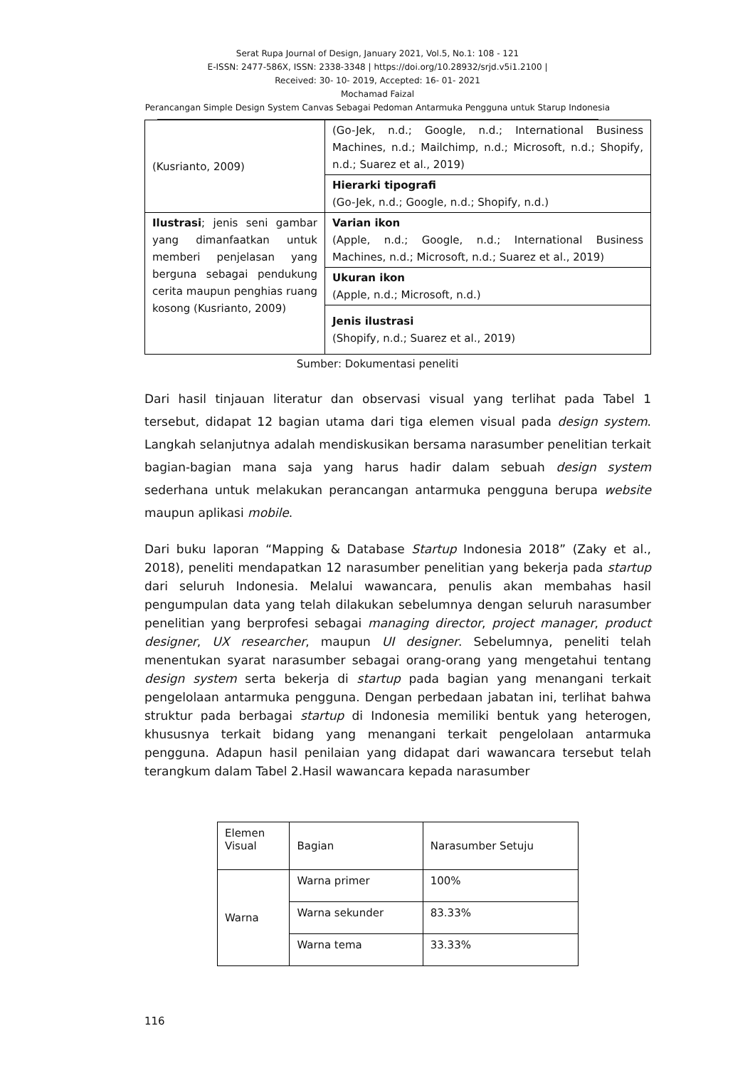Serat Rupa Journal of Design, January 2021, Vol.5, No.1: 108 - 121
E-ISSN: 2477-586X, ISSN: 2338-3348 | https://doi.org/10.28932/srjd.v5i1.2100 |
Received: 30- 10- 2019, Accepted: 16- 01- 2021
Mochamad Faizal
Perancangan Simple Design System Canvas Sebagai Pedoman Antarmuka Pengguna untuk Starup Indonesia
| (Kusrianto, 2009) | (Go-Jek, n.d.; Google, n.d.; International Business Machines, n.d.; Mailchimp, n.d.; Microsoft, n.d.; Shopify, n.d.; Suarez et al., 2019) |
| | Hierarki tipografi (Go-Jek, n.d.; Google, n.d.; Shopify, n.d.) |
| Ilustrasi ; jenis seni gambar yang dimanfaatkan untuk memberi penjelasan yang berguna sebagai pendukung cerita maupun penghias ruang kosong (Kusrianto, 2009) | Varian ikon (Apple, n.d.; Google, n.d.; International Business Machines, n.d.; Microsoft, n.d.; Suarez et al., 2019) |
| | Ukuran ikon (Apple, n.d.; Microsoft, n.d.) |
| | Jenis ilustrasi (Shopify, n.d.; Suarez et al., 2019) |
Sumber: Dokumentasi peneliti
Dari hasil tinjauan literatur dan observasi visual yang terlihat pada Tabel 1 tersebut, didapat 12 bagian utama dari tiga elemen visual pada design system. Langkah selanjutnya adalah mendiskusikan bersama narasumber penelitian terkait bagian-bagian mana saja yang harus hadir dalam sebuah design system sederhana untuk melakukan perancangan antarmuka pengguna berupa website maupun aplikasi mobile.
Dari buku laporan “Mapping & Database Startup Indonesia 2018” (Zaky et al., 2018), peneliti mendapatkan 12 narasumber penelitian yang bekerja pada startup dari seluruh Indonesia. Melalui wawancara, penulis akan membahas hasil pengumpulan data yang telah dilakukan sebelumnya dengan seluruh narasumber penelitian yang berprofesi sebagai managing director, project manager, product designer, UX researcher, maupun UI designer. Sebelumnya, peneliti telah menentukan syarat narasumber sebagai orang-orang yang mengetahui tentang design system serta bekerja di startup pada bagian yang menangani terkait pengelolaan antarmuka pengguna. Dengan perbedaan jabatan ini, terlihat bahwa struktur pada berbagai startup di Indonesia memiliki bentuk yang heterogen, khususnya terkait bidang yang menangani terkait pengelolaan antarmuka pengguna. Adapun hasil penilaian yang didapat dari wawancara tersebut telah terangkum dalam Tabel 2.Hasil wawancara kepada narasumber
| Elemen Visual | Bagian | Narasumber Setuju |
| Warna | Warna primer | 100% |
| | Warna sekunder | 83.33% |
| | Warna tema | 33.33% |
116